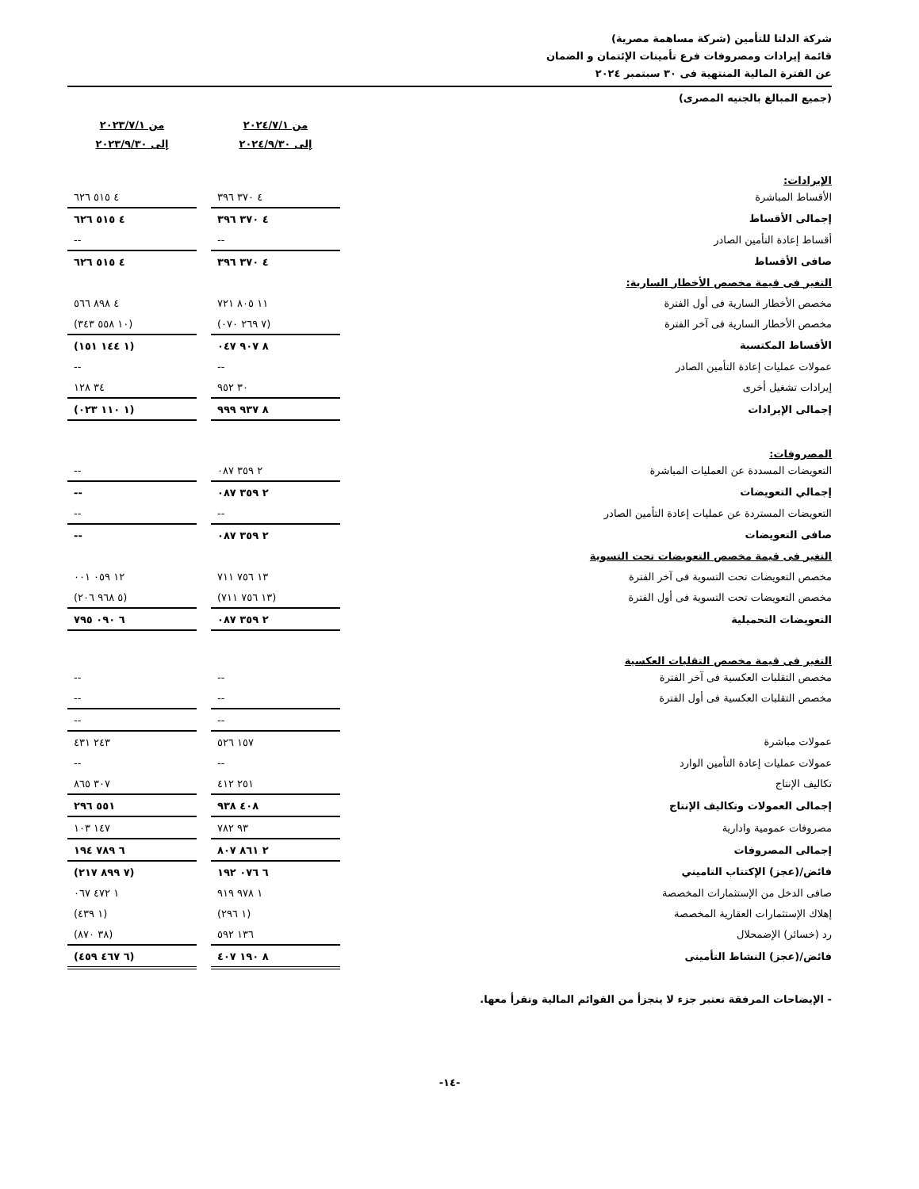شركة الدلتا للتأمين (شركة مساهمة مصرية)
قائمة إيرادات ومصروفات فرع تأمينات الإئتمان و الضمان
عن الفترة المالية المنتهية فى ٣٠ سبتمبر ٢٠٢٤
(جميع المبالغ بالجنيه المصرى)
| | من ٢٠٢٤/٧/١ إلى ٢٠٢٤/٩/٣٠ | | من ٢٠٢٣/٧/١ إلى ٢٠٢٣/٩/٣٠ |
| --- | --- | --- | --- |
| الإيرادات: | | | |
| الأقساط المباشرة | ٤ ٣٧٠ ٣٩٦ | | ٤ ٥١٥ ٦٢٦ |
| إجمالى الأقساط | ٤ ٣٧٠ ٣٩٦ | | ٤ ٥١٥ ٦٢٦ |
| أقساط إعادة التأمين الصادر | -- | | -- |
| صافى الأقساط | ٤ ٣٧٠ ٣٩٦ | | ٤ ٥١٥ ٦٢٦ |
| التغير فى قيمة مخصص الأخطار السارية: | | | |
| مخصص الأخطار السارية فى أول الفترة | ١١ ٨٠٥ ٧٢١ | | ٤ ٨٩٨ ٥٦٦ |
| مخصص الأخطار السارية فى آخر الفترة | (٧ ٢٦٩ ٠٧٠) | | (١٠ ٥٥٨ ٣٤٣) |
| الأقساط المكتسبة | ٨ ٩٠٧ ٠٤٧ | | (١ ١٤٤ ١٥١) |
| عمولات عمليات إعادة التأمين الصادر | -- | | -- |
| إيرادات تشغيل أخرى | ٣٠ ٩٥٢ | | ٣٤ ١٢٨ |
| إجمالى الإيرادات | ٨ ٩٣٧ ٩٩٩ | | (١ ١١٠ ٠٢٣) |
| المصروفات: | | | |
| التعويضات المسددة عن العمليات المباشرة | ٢ ٣٥٩ ٠٨٧ | | -- |
| إجمالي التعويضات | ٢ ٣٥٩ ٠٨٧ | | -- |
| التعويضات المستردة عن عمليات إعادة التأمين الصادر | -- | | -- |
| صافى التعويضات | ٢ ٣٥٩ ٠٨٧ | | -- |
| التغير فى قيمة مخصص التعويضات تحت التسوية | | | |
| مخصص التعويضات تحت التسوية فى آخر الفترة | ١٣ ٧٥٦ ٧١١ | | ١٢ ٠٥٩ ٠٠١ |
| مخصص التعويضات تحت التسوية فى أول الفترة | (١٣ ٧٥٦ ٧١١) | | (٥ ٩٦٨ ٢٠٦) |
| التعويضات التحميلية | ٢ ٣٥٩ ٠٨٧ | | ٦ ٠٩٠ ٧٩٥ |
| التغير فى قيمة مخصص التقلبات العكسية | | | |
| مخصص التقلبات العكسية فى آخر الفترة | -- | | -- |
| مخصص التقلبات العكسية فى أول الفترة | -- | | -- |
| | -- | | -- |
| عمولات مباشرة | ١٥٧ ٥٢٦ | | ٢٤٣ ٤٣١ |
| عمولات عمليات إعادة التأمين الوارد | -- | | -- |
| تكاليف الإنتاج | ٢٥١ ٤١٢ | | ٣٠٧ ٨٦٥ |
| إجمالى العمولات وتكاليف الإنتاج | ٤٠٨ ٩٣٨ | | ٥٥١ ٢٩٦ |
| مصروفات عمومية وادارية | ٩٣ ٧٨٢ | | ١٤٧ ١٠٣ |
| إجمالى المصروفات | ٢ ٨٦١ ٨٠٧ | | ٦ ٧٨٩ ١٩٤ |
| فائض/(عجز) الإكتتاب التاميني | ٦ ٠٧٦ ١٩٢ | | (٧ ٨٩٩ ٢١٧) |
| صافى الدخل من الإستثمارات المخصصة | ١ ٩٧٨ ٩١٩ | | ١ ٤٧٢ ٠٦٧ |
| إهلاك الإستثمارات العقارية المخصصة | (١ ٢٩٦) | | (١ ٤٣٩) |
| رد (خسائر) الإضمحلال | ١٣٦ ٥٩٢ | | (٣٨ ٨٧٠) |
| فائض/(عجز) النشاط التأمينى | ٨ ١٩٠ ٤٠٧ | | (٦ ٤٦٧ ٤٥٩) |
- الإيضاحات المرفقة تعتبر جزء لا يتجزأ من القوائم المالية وتقرأ معها.
-١٤-